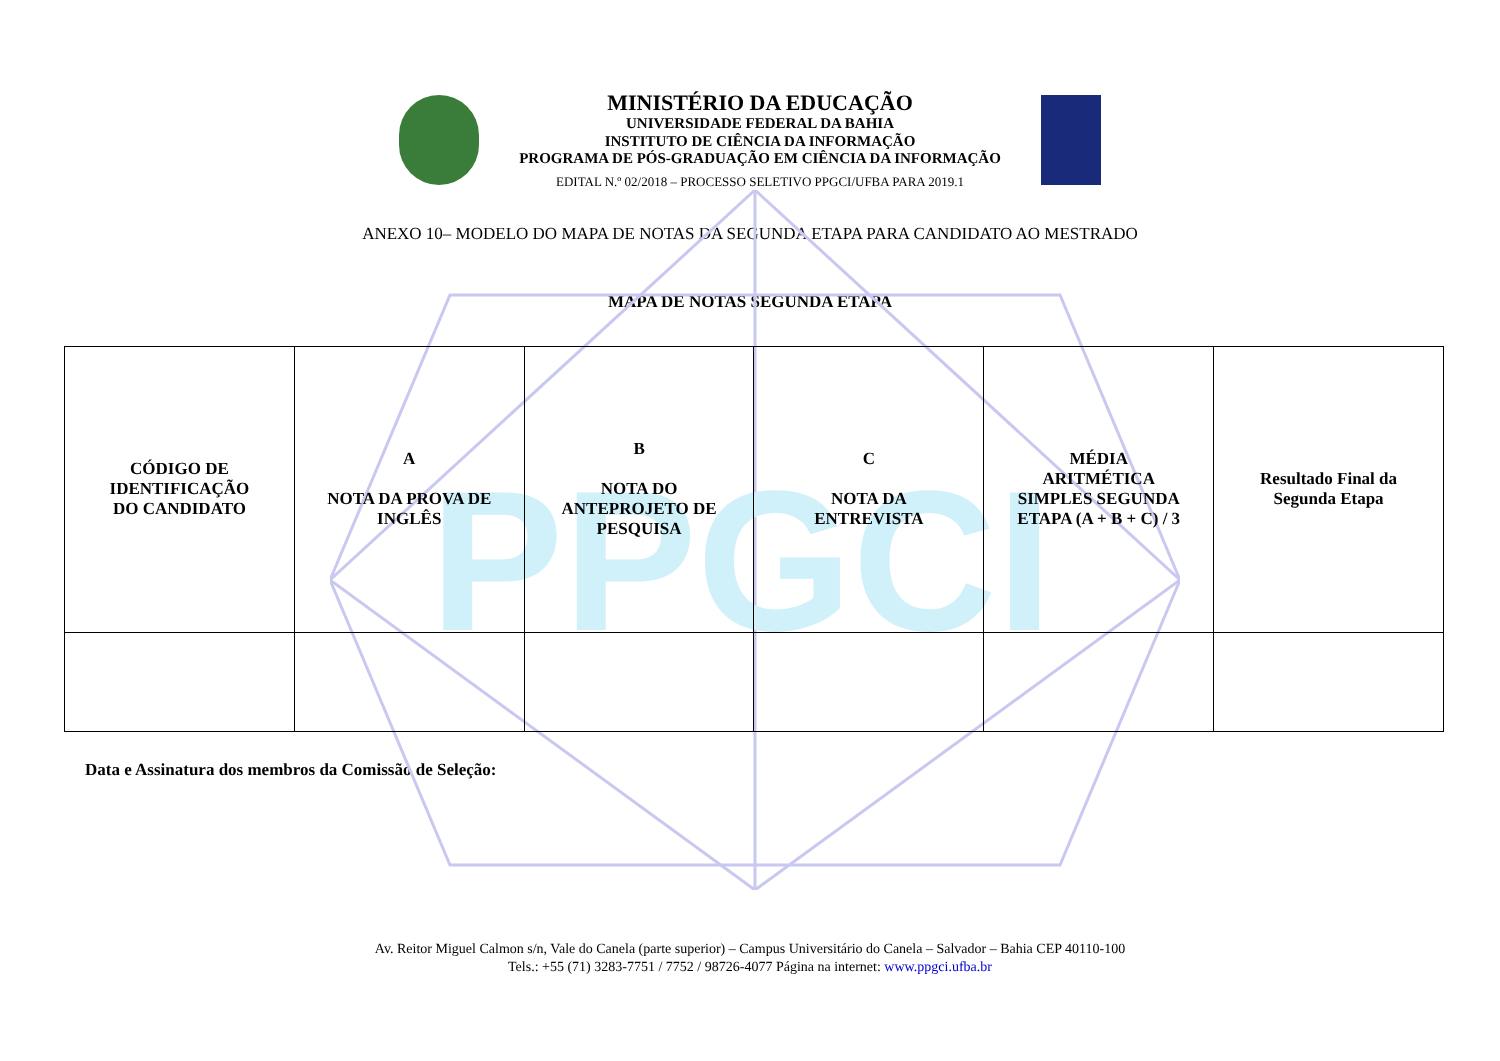PPGCI
MINISTÉRIO DA EDUCAÇÃO
UNIVERSIDADE FEDERAL DA BAHIA
INSTITUTO DE CIÊNCIA DA INFORMAÇÃO
PROGRAMA DE PÓS-GRADUAÇÃO EM CIÊNCIA DA INFORMAÇÃO
EDITAL N.º 02/2018 – PROCESSO SELETIVO PPGCI/UFBA PARA 2019.1
ANEXO 10– MODELO DO MAPA DE NOTAS DA SEGUNDA ETAPA PARA CANDIDATO AO MESTRADO
MAPA DE NOTAS SEGUNDA ETAPA
| CÓDIGO DE IDENTIFICAÇÃO DO CANDIDATO | A NOTA DA PROVA DE INGLÊS | B NOTA DO ANTEPROJETO DE PESQUISA | C NOTA DA ENTREVISTA | MÉDIA ARITMÉTICA SIMPLES SEGUNDA ETAPA (A + B + C) / 3 | Resultado Final da Segunda Etapa |
Data e Assinatura dos membros da Comissão de Seleção:
Av. Reitor Miguel Calmon s/n, Vale do Canela (parte superior) – Campus Universitário do Canela – Salvador – Bahia CEP 40110-100
Tels.: +55 (71) 3283-7751 / 7752 / 98726-4077 Página na internet: www.ppgci.ufba.br